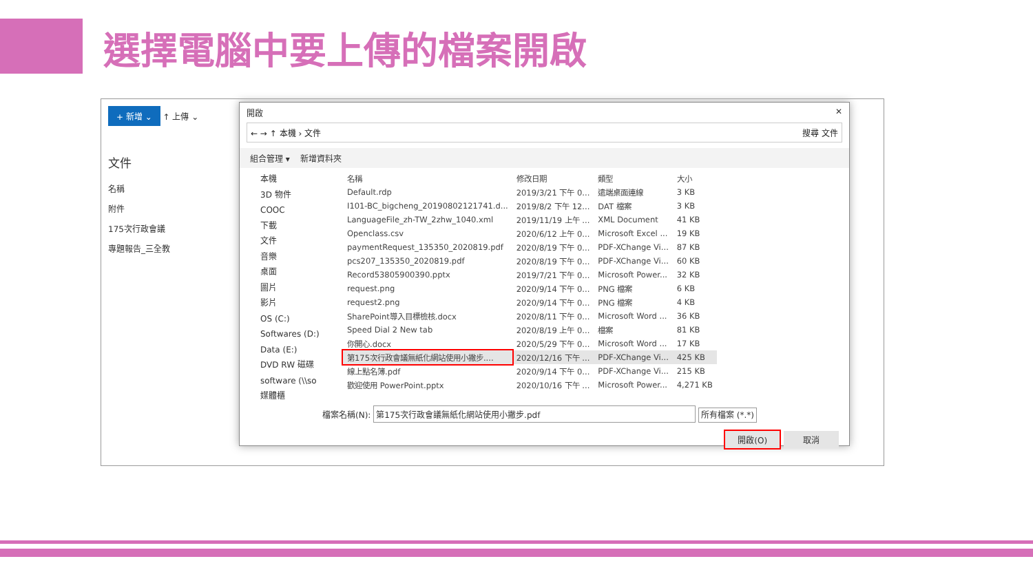選擇電腦中要上傳的檔案開啟
+ 新增 ⌄ ↑ 上傳 ⌄
文件
名稱
附件
175次行政會議
專題報告_三全教
開啟 ✕
← → ↑ 本機 › 文件 搜尋 文件
組合管理 ▾ 新增資料夾
本機
3D 物件
COOC
下載
文件
音樂
桌面
圖片
影片
OS (C:)
Softwares (D:)
Data (E:)
DVD RW 磁碟
software (\\so
媒體櫃
| 名稱 | 修改日期 | 類型 | 大小 |
| --- | --- | --- | --- |
| Default.rdp | 2019/3/21 下午 0... | 遠端桌面連線 | 3 KB |
| I101-BC_bigcheng_20190802121741.d... | 2019/8/2 下午 12... | DAT 檔案 | 3 KB |
| LanguageFile_zh-TW_2zhw_1040.xml | 2019/11/19 上午 ... | XML Document | 41 KB |
| Openclass.csv | 2020/6/12 上午 0... | Microsoft Excel ... | 19 KB |
| paymentRequest_135350_2020819.pdf | 2020/8/19 下午 0... | PDF-XChange Vi... | 87 KB |
| pcs207_135350_2020819.pdf | 2020/8/19 下午 0... | PDF-XChange Vi... | 60 KB |
| Record53805900390.pptx | 2019/7/21 下午 0... | Microsoft Power... | 32 KB |
| request.png | 2020/9/14 下午 0... | PNG 檔案 | 6 KB |
| request2.png | 2020/9/14 下午 0... | PNG 檔案 | 4 KB |
| SharePoint導入目標檢核.docx | 2020/8/11 下午 0... | Microsoft Word ... | 36 KB |
| Speed Dial 2 New tab | 2020/8/19 上午 0... | 檔案 | 81 KB |
| 你開心.docx | 2020/5/29 下午 0... | Microsoft Word ... | 17 KB |
| 第175次行政會議無紙化網站使用小撇步.... | 2020/12/16 下午 ... | PDF-XChange Vi... | 425 KB |
| 線上點名簿.pdf | 2020/9/14 下午 0... | PDF-XChange Vi... | 215 KB |
| 歡迎使用 PowerPoint.pptx | 2020/10/16 下午 ... | Microsoft Power... | 4,271 KB |
檔案名稱(N): 第175次行政會議無紙化網站使用小撇步.pdf 所有檔案 (*.*)
開啟(O) 取消